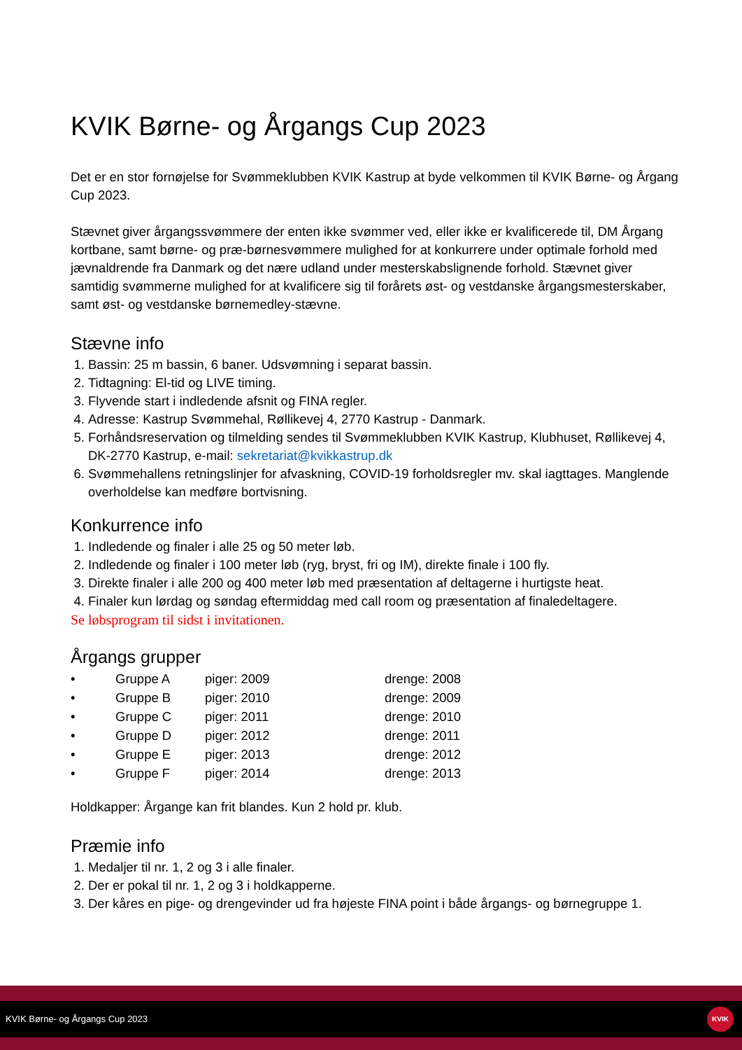KVIK Børne- og Årgangs Cup 2023
Det er en stor fornøjelse for Svømmeklubben KVIK Kastrup at byde velkommen til KVIK Børne- og Årgang Cup 2023.
Stævnet giver årgangssvømmere der enten ikke svømmer ved, eller ikke er kvalificerede til, DM Årgang kortbane, samt børne- og præ-børnesvømmere mulighed for at konkurrere under optimale forhold med jævnaldrende fra Danmark og det nære udland under mesterskabslignende forhold. Stævnet giver samtidig svømmerne mulighed for at kvalificere sig til forårets øst- og vestdanske årgangsmesterskaber, samt øst- og vestdanske børnemedley-stævne.
Stævne info
1. Bassin: 25 m bassin, 6 baner. Udsvømning i separat bassin.
2. Tidtagning: El-tid og LIVE timing.
3. Flyvende start i indledende afsnit og FINA regler.
4. Adresse: Kastrup Svømmehal, Røllikevej 4, 2770 Kastrup - Danmark.
5. Forhåndsreservation og tilmelding sendes til Svømmeklubben KVIK Kastrup, Klubhuset, Røllikevej 4, DK-2770 Kastrup, e-mail: sekretariat@kvikkastrup.dk
6. Svømmehallens retningslinjer for afvaskning, COVID-19 forholdsregler mv. skal iagttages. Manglende overholdelse kan medføre bortvisning.
Konkurrence info
1. Indledende og finaler i alle 25 og 50 meter løb.
2. Indledende og finaler i 100 meter løb (ryg, bryst, fri og IM), direkte finale i 100 fly.
3. Direkte finaler i alle 200 og 400 meter løb med præsentation af deltagerne i hurtigste heat.
4. Finaler kun lørdag og søndag eftermiddag med call room og præsentation af finaledeltagere.
Se løbsprogram til sidst i invitationen.
Årgangs grupper
| • | Gruppe A | piger: 2009 | drenge: 2008 |
| • | Gruppe B | piger: 2010 | drenge: 2009 |
| • | Gruppe C | piger: 2011 | drenge: 2010 |
| • | Gruppe D | piger: 2012 | drenge: 2011 |
| • | Gruppe E | piger: 2013 | drenge: 2012 |
| • | Gruppe F | piger: 2014 | drenge: 2013 |
Holdkapper: Årgange kan frit blandes. Kun 2 hold pr. klub.
Præmie info
1. Medaljer til nr. 1, 2 og 3 i alle finaler.
2. Der er pokal til nr. 1, 2 og 3 i holdkapperne.
3. Der kåres en pige- og drengevinder ud fra højeste FINA point i både årgangs- og børnegruppe 1.
KVIK Børne- og Årgangs Cup 2023
KVIK